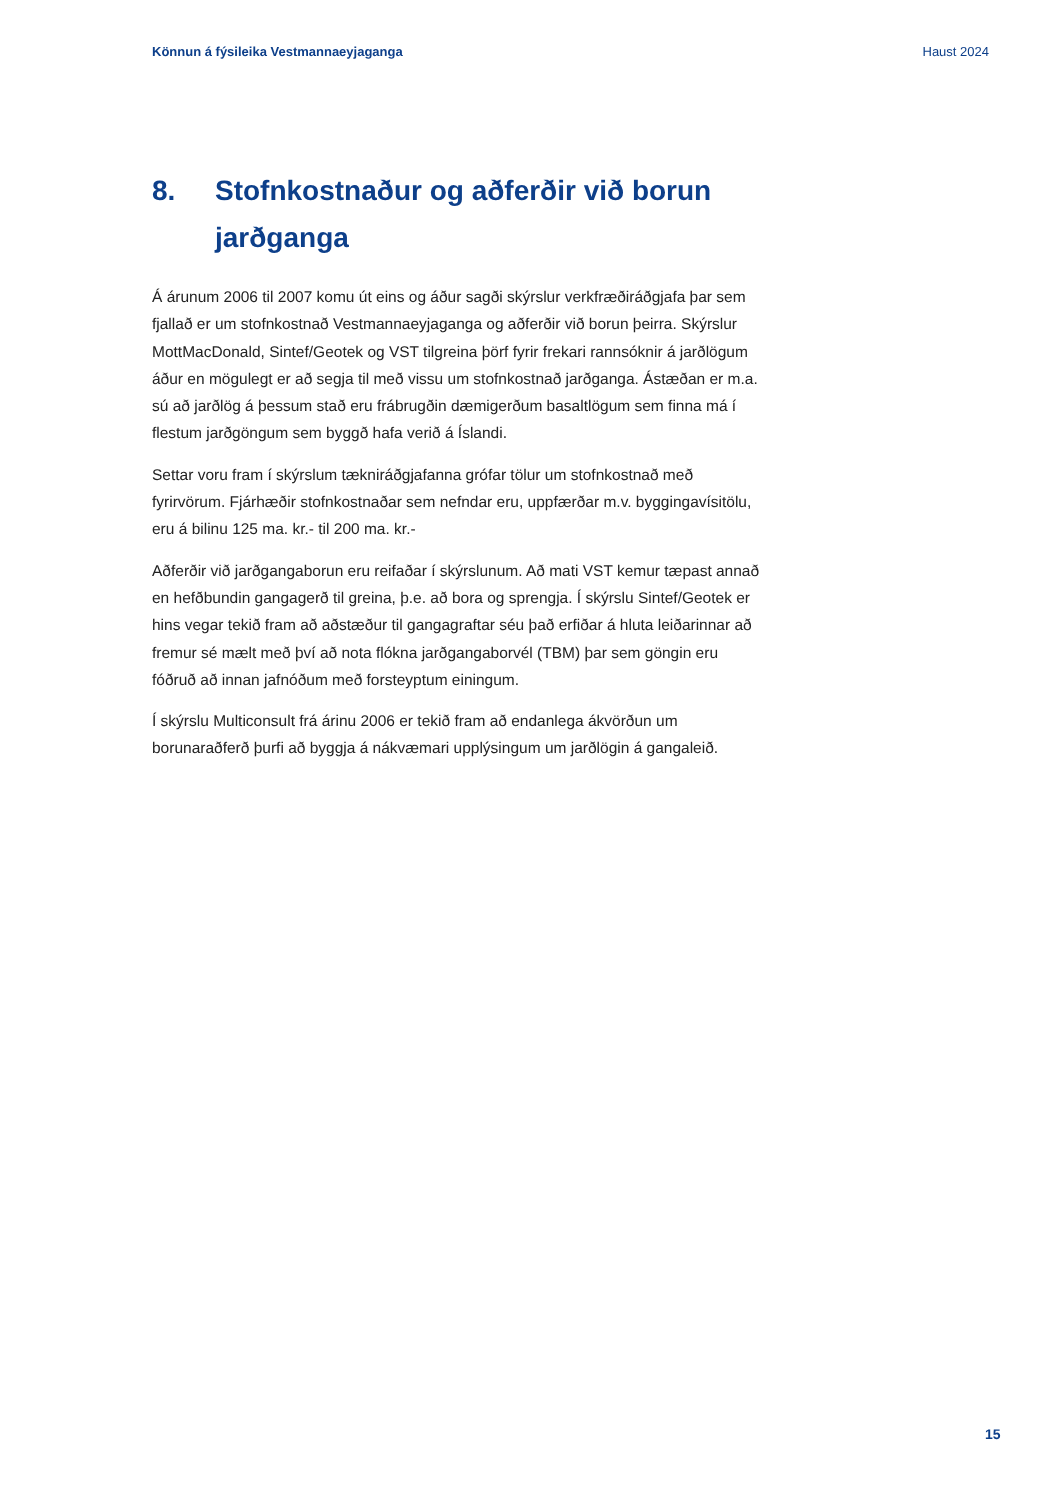Könnun á fýsileika Vestmannaeyjaganga Haust 2024
8. Stofnkostnaður og aðferðir við borun jarðganga
Á árunum 2006 til 2007 komu út eins og áður sagði skýrslur verkfræðiráðgjafa þar sem fjallað er um stofnkostnað Vestmannaeyjaganga og aðferðir við borun þeirra. Skýrslur MottMacDonald, Sintef/Geotek og VST tilgreina þörf fyrir frekari rannsóknir á jarðlögum áður en mögulegt er að segja til með vissu um stofnkostnað jarðganga. Ástæðan er m.a. sú að jarðlög á þessum stað eru frábrugðin dæmigerðum basaltlögum sem finna má í flestum jarðgöngum sem byggð hafa verið á Íslandi.
Settar voru fram í skýrslum tækniráðgjafanna grófar tölur um stofnkostnað með fyrirvörum. Fjárhæðir stofnkostnaðar sem nefndar eru, uppfærðar m.v. byggingavísitölu, eru á bilinu 125 ma. kr.- til 200 ma. kr.-
Aðferðir við jarðgangaborun eru reifaðar í skýrslunum. Að mati VST kemur tæpast annað en hefðbundin gangagerð til greina, þ.e. að bora og sprengja. Í skýrslu Sintef/Geotek er hins vegar tekið fram að aðstæður til gangagraftar séu það erfiðar á hluta leiðarinnar að fremur sé mælt með því að nota flókna jarðgangaborvél (TBM) þar sem göngin eru fóðruð að innan jafnóðum með forsteyptum einingum.
Í skýrslu Multiconsult frá árinu 2006 er tekið fram að endanlega ákvörðun um borunaraðferð þurfi að byggja á nákvæmari upplýsingum um jarðlögin á gangaleið.
15